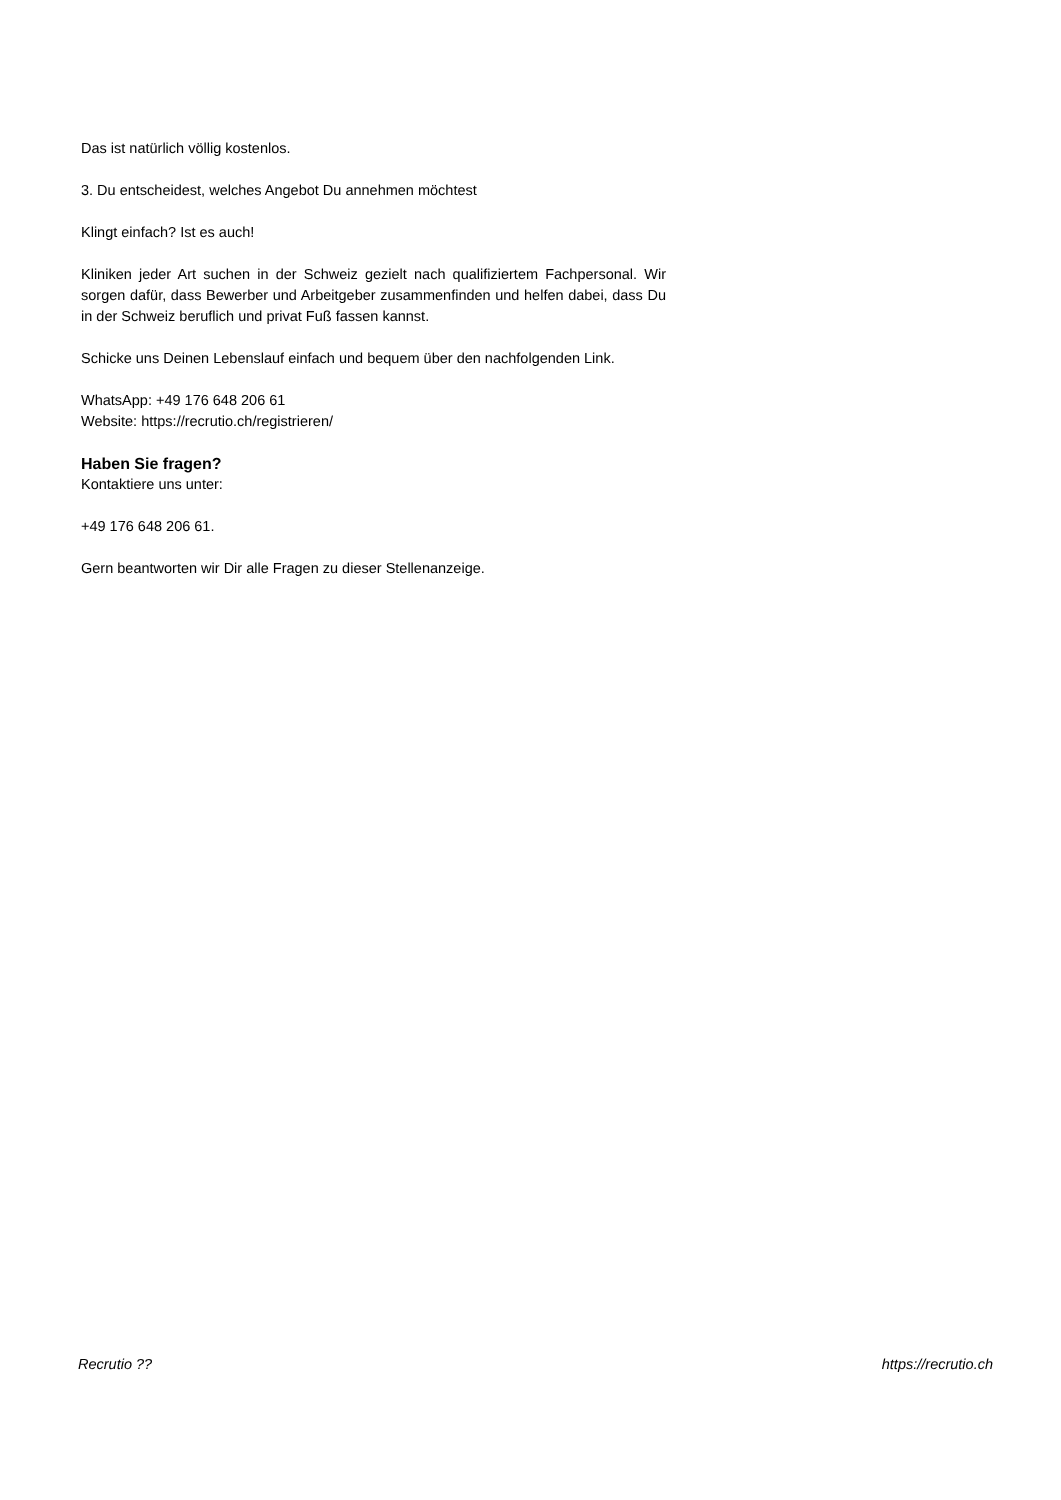Das ist natürlich völlig kostenlos.
3. Du entscheidest, welches Angebot Du annehmen möchtest
Klingt einfach? Ist es auch!
Kliniken jeder Art suchen in der Schweiz gezielt nach qualifiziertem Fachpersonal. Wir sorgen dafür, dass Bewerber und Arbeitgeber zusammenfinden und helfen dabei, dass Du in der Schweiz beruflich und privat Fuß fassen kannst.
Schicke uns Deinen Lebenslauf einfach und bequem über den nachfolgenden Link.
WhatsApp: +49 176 648 206 61
Website: https://recrutio.ch/registrieren/
Haben Sie fragen?
Kontaktiere uns unter:
+49 176 648 206 61.
Gern beantworten wir Dir alle Fragen zu dieser Stellenanzeige.
Recrutio ?? https://recrutio.ch